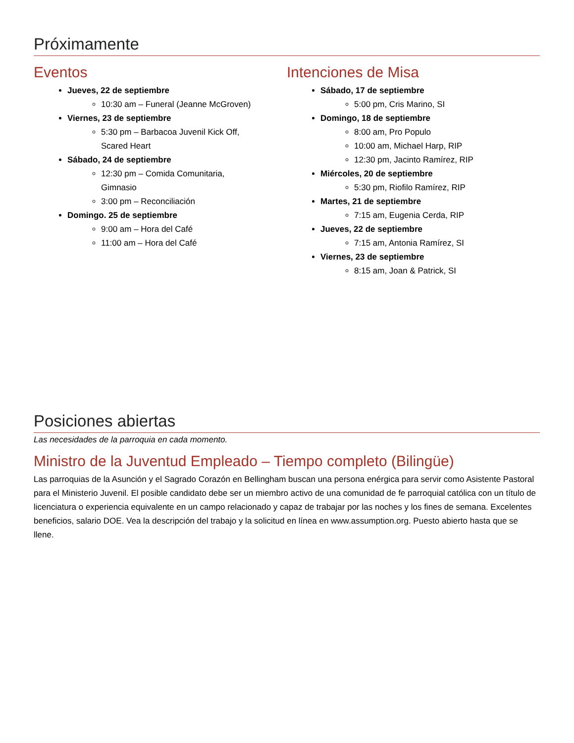Próximamente
Eventos
Jueves, 22 de septiembre
10:30 am – Funeral (Jeanne McGroven)
Viernes, 23 de septiembre
5:30 pm – Barbacoa Juvenil Kick Off,
Scared Heart
Sábado, 24 de septiembre
12:30 pm – Comida Comunitaria,
Gimnasio
3:00 pm – Reconciliación
Domingo. 25 de septiembre
9:00 am – Hora del Café
11:00 am – Hora del Café
Intenciones de Misa
Sábado, 17 de septiembre
5:00 pm, Cris Marino, SI
Domingo, 18 de septiembre
8:00 am, Pro Populo
10:00 am, Michael Harp, RIP
12:30 pm, Jacinto Ramírez, RIP
Miércoles, 20 de septiembre
5:30 pm, Riofilo Ramírez, RIP
Martes, 21 de septiembre
7:15 am, Eugenia Cerda, RIP
Jueves, 22 de septiembre
7:15 am, Antonia Ramírez, SI
Viernes, 23 de septiembre
8:15 am, Joan & Patrick, SI
Posiciones abiertas
Las necesidades de la parroquia en cada momento.
Ministro de la Juventud Empleado – Tiempo completo (Bilingüe)
Las parroquias de la Asunción y el Sagrado Corazón en Bellingham buscan una persona enérgica para servir como Asistente Pastoral para el Ministerio Juvenil. El posible candidato debe ser un miembro activo de una comunidad de fe parroquial católica con un título de licenciatura o experiencia equivalente en un campo relacionado y capaz de trabajar por las noches y los fines de semana. Excelentes beneficios, salario DOE. Vea la descripción del trabajo y la solicitud en línea en www.assumption.org. Puesto abierto hasta que se llene.